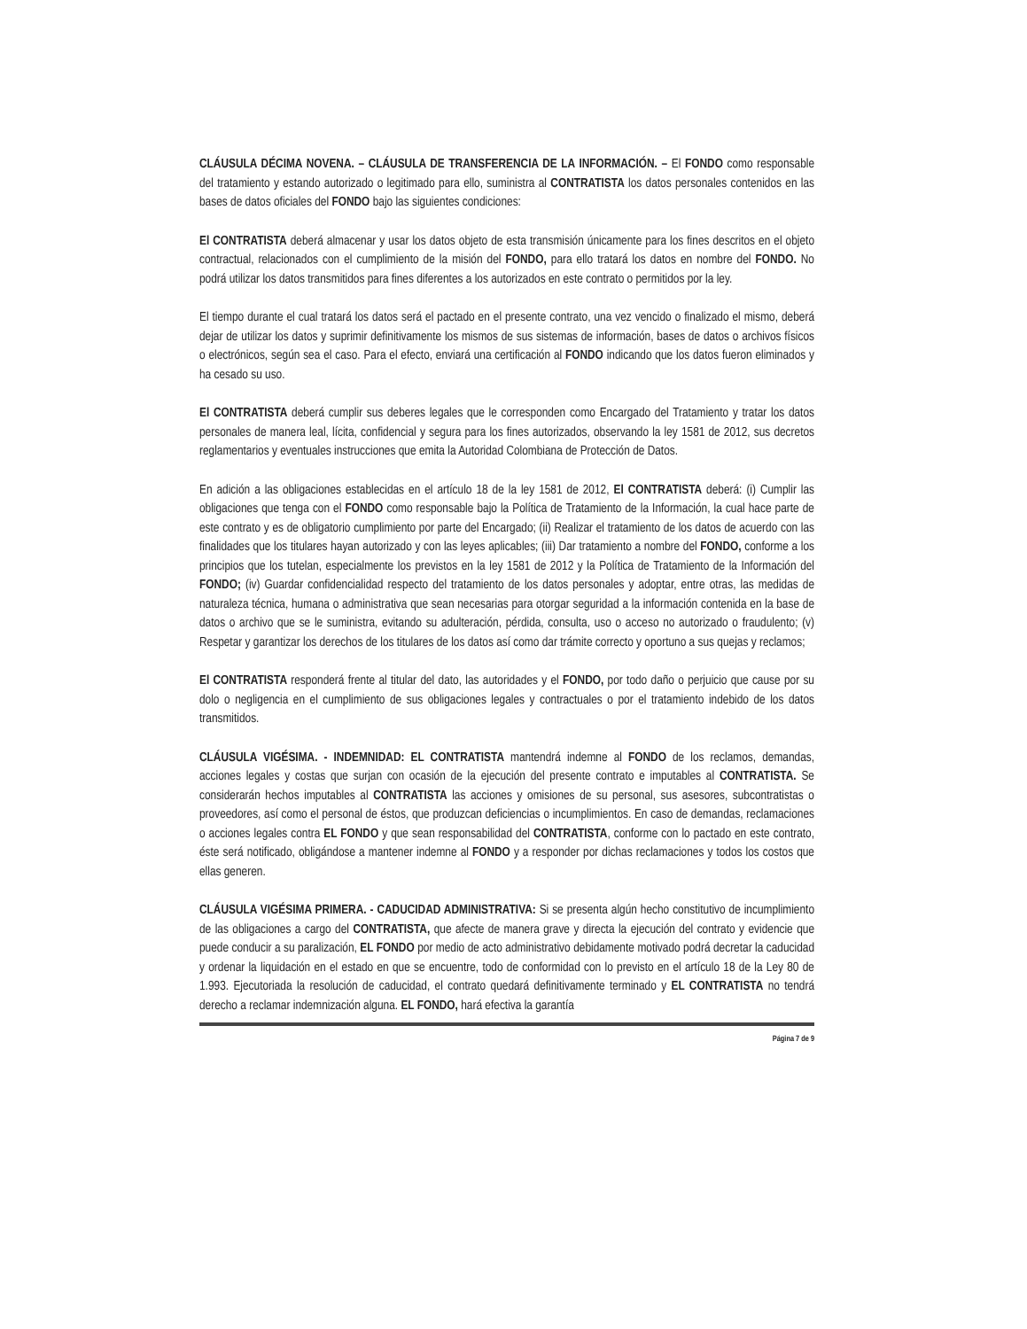CLÁUSULA DÉCIMA NOVENA. – CLÁUSULA DE TRANSFERENCIA DE LA INFORMACIÓN. – El FONDO como responsable del tratamiento y estando autorizado o legitimado para ello, suministra al CONTRATISTA los datos personales contenidos en las bases de datos oficiales del FONDO bajo las siguientes condiciones:
El CONTRATISTA deberá almacenar y usar los datos objeto de esta transmisión únicamente para los fines descritos en el objeto contractual, relacionados con el cumplimiento de la misión del FONDO, para ello tratará los datos en nombre del FONDO. No podrá utilizar los datos transmitidos para fines diferentes a los autorizados en este contrato o permitidos por la ley.
El tiempo durante el cual tratará los datos será el pactado en el presente contrato, una vez vencido o finalizado el mismo, deberá dejar de utilizar los datos y suprimir definitivamente los mismos de sus sistemas de información, bases de datos o archivos físicos o electrónicos, según sea el caso. Para el efecto, enviará una certificación al FONDO indicando que los datos fueron eliminados y ha cesado su uso.
El CONTRATISTA deberá cumplir sus deberes legales que le corresponden como Encargado del Tratamiento y tratar los datos personales de manera leal, lícita, confidencial y segura para los fines autorizados, observando la ley 1581 de 2012, sus decretos reglamentarios y eventuales instrucciones que emita la Autoridad Colombiana de Protección de Datos.
En adición a las obligaciones establecidas en el artículo 18 de la ley 1581 de 2012, El CONTRATISTA deberá: (i) Cumplir las obligaciones que tenga con el FONDO como responsable bajo la Política de Tratamiento de la Información, la cual hace parte de este contrato y es de obligatorio cumplimiento por parte del Encargado; (ii) Realizar el tratamiento de los datos de acuerdo con las finalidades que los titulares hayan autorizado y con las leyes aplicables; (iii) Dar tratamiento a nombre del FONDO, conforme a los principios que los tutelan, especialmente los previstos en la ley 1581 de 2012 y la Política de Tratamiento de la Información del FONDO; (iv) Guardar confidencialidad respecto del tratamiento de los datos personales y adoptar, entre otras, las medidas de naturaleza técnica, humana o administrativa que sean necesarias para otorgar seguridad a la información contenida en la base de datos o archivo que se le suministra, evitando su adulteración, pérdida, consulta, uso o acceso no autorizado o fraudulento; (v) Respetar y garantizar los derechos de los titulares de los datos así como dar trámite correcto y oportuno a sus quejas y reclamos;
El CONTRATISTA responderá frente al titular del dato, las autoridades y el FONDO, por todo daño o perjuicio que cause por su dolo o negligencia en el cumplimiento de sus obligaciones legales y contractuales o por el tratamiento indebido de los datos transmitidos.
CLÁUSULA VIGÉSIMA. - INDEMNIDAD: EL CONTRATISTA mantendrá indemne al FONDO de los reclamos, demandas, acciones legales y costas que surjan con ocasión de la ejecución del presente contrato e imputables al CONTRATISTA. Se considerarán hechos imputables al CONTRATISTA las acciones y omisiones de su personal, sus asesores, subcontratistas o proveedores, así como el personal de éstos, que produzcan deficiencias o incumplimientos. En caso de demandas, reclamaciones o acciones legales contra EL FONDO y que sean responsabilidad del CONTRATISTA, conforme con lo pactado en este contrato, éste será notificado, obligándose a mantener indemne al FONDO y a responder por dichas reclamaciones y todos los costos que ellas generen.
CLÁUSULA VIGÉSIMA PRIMERA. - CADUCIDAD ADMINISTRATIVA: Si se presenta algún hecho constitutivo de incumplimiento de las obligaciones a cargo del CONTRATISTA, que afecte de manera grave y directa la ejecución del contrato y evidencie que puede conducir a su paralización, EL FONDO por medio de acto administrativo debidamente motivado podrá decretar la caducidad y ordenar la liquidación en el estado en que se encuentre, todo de conformidad con lo previsto en el artículo 18 de la Ley 80 de 1.993. Ejecutoriada la resolución de caducidad, el contrato quedará definitivamente terminado y EL CONTRATISTA no tendrá derecho a reclamar indemnización alguna. EL FONDO, hará efectiva la garantía
Página 7 de 9